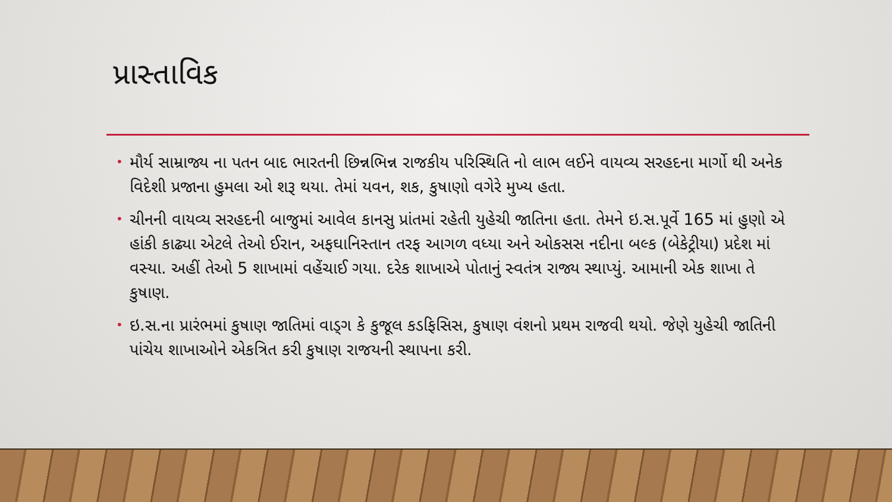પ્રાસ્તાવિક
• મૌર્ય સામ્રાજ્ય ના પતન બાદ ભારતની છિન્નભિન્ન રાજકીય પરિસ્થિતિ નો લાભ લઈને વાયવ્ય સરહદના માર્ગો થી અનેક વિદેશી પ્રજાના હુમલા ઓ શરૂ થયા. તેમાં યવન, શક, કુષાણો વગેરે મુખ્ય હતા.
• ચીનની વાયવ્ય સરહદની બાજુમાં આવેલ કાનસુ પ્રાંતમાં રહેતી યુહેચી જાતિના હતા. તેમને ઇ.સ.પૂર્વે 165 માં હુણો એ હાંકી કાઢ્યા એટલે તેઓ ઈરાન, અફઘાનિસ્તાન તરફ આગળ વધ્યા અને ઓકસસ નદીના બલ્ક (બેકેટ્રીયા) પ્રદેશ માં વસ્યા. અહીં તેઓ 5 શાખામાં વહેંચાઈ ગયા. દરેક શાખાએ પોતાનું સ્વતંત્ર રાજ્ય સ્થાપ્યું. આમાની એક શાખા તે કુષાણ.
• ઇ.સ.ના પ્રારંભમાં કુષાણ જાતિમાં વાડ્ગ કે કુજૂલ કડફિસિસ, કુષાણ વંશનો પ્રથમ રાજવી થયો. જેણે યુહેચી જાતિની પાંચેય શાખાઓને એકત્રિત કરી કુષાણ રાજયની સ્થાપના કરી.